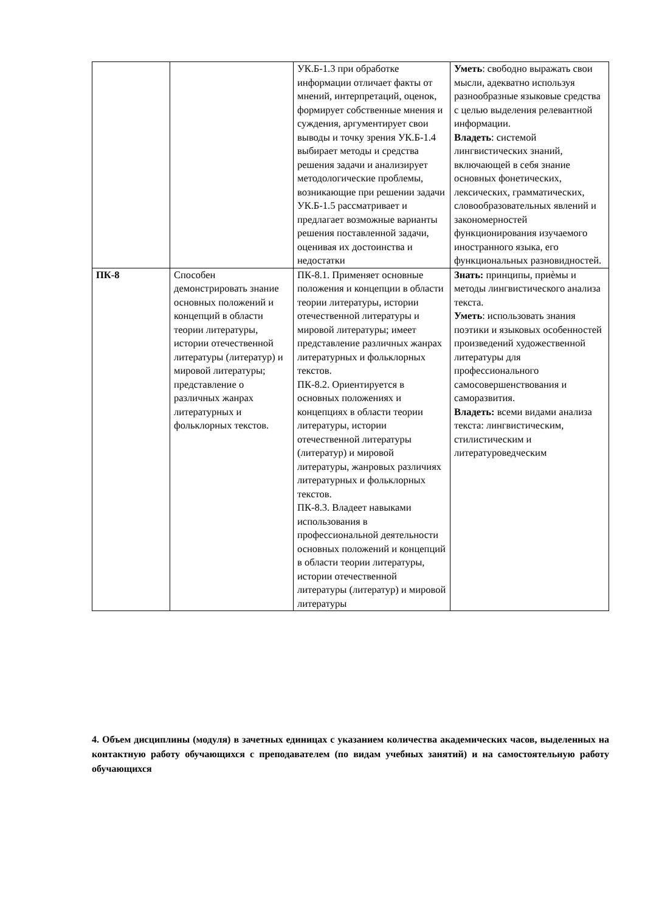| | | УК.Б-1.3 при обработке информации отличает факты от мнений, интерпретаций, оценок, формирует собственные мнения и суждения, аргументирует свои выводы и точку зрения УК.Б-1.4 выбирает методы и средства решения задачи и анализирует методологические проблемы, возникающие при решении задачи УК.Б-1.5 рассматривает и предлагает возможные варианты решения поставленной задачи, оценивая их достоинства и недостатки | Уметь : свободно выражать свои мысли, адекватно используя разнообразные языковые средства с целью выделения релевантной информации. Владеть : системой лингвистических знаний, включающей в себя знание основных фонетических, лексических, грамматических, словообразовательных явлений и закономерностей функционирования изучаемого иностранного языка, его функциональных разновидностей. |
| ПК-8 | Способен демонстрировать знание основных положений и концепций в области теории литературы, истории отечественной литературы (литератур) и мировой литературы; представление о различных жанрах литературных и фольклорных текстов. | ПК-8.1. Применяет основные положения и концепции в области теории литературы, истории отечественной литературы и мировой литературы; имеет представление различных жанрах литературных и фольклорных текстов. ПК-8.2. Ориентируется в основных положениях и концепциях в области теории литературы, истории отечественной литературы (литератур) и мировой литературы, жанровых различиях литературных и фольклорных текстов. ПК-8.3. Владеет навыками использования в профессиональной деятельности основных положений и концепций в области теории литературы, истории отечественной литературы (литератур) и мировой литературы | Знать: принципы, приѐмы и методы лингвистического анализа текста. Уметь : использовать знания поэтики и языковых особенностей произведений художественной литературы для профессионального самосовершенствования и саморазвития. Владеть: всеми видами анализа текста: лингвистическим, стилистическим и литературоведческим |
4. Объем дисциплины (модуля) в зачетных единицах с указанием количества академических часов, выделенных на контактную работу обучающихся с преподавателем (по видам учебных занятий) и на самостоятельную работу обучающихся